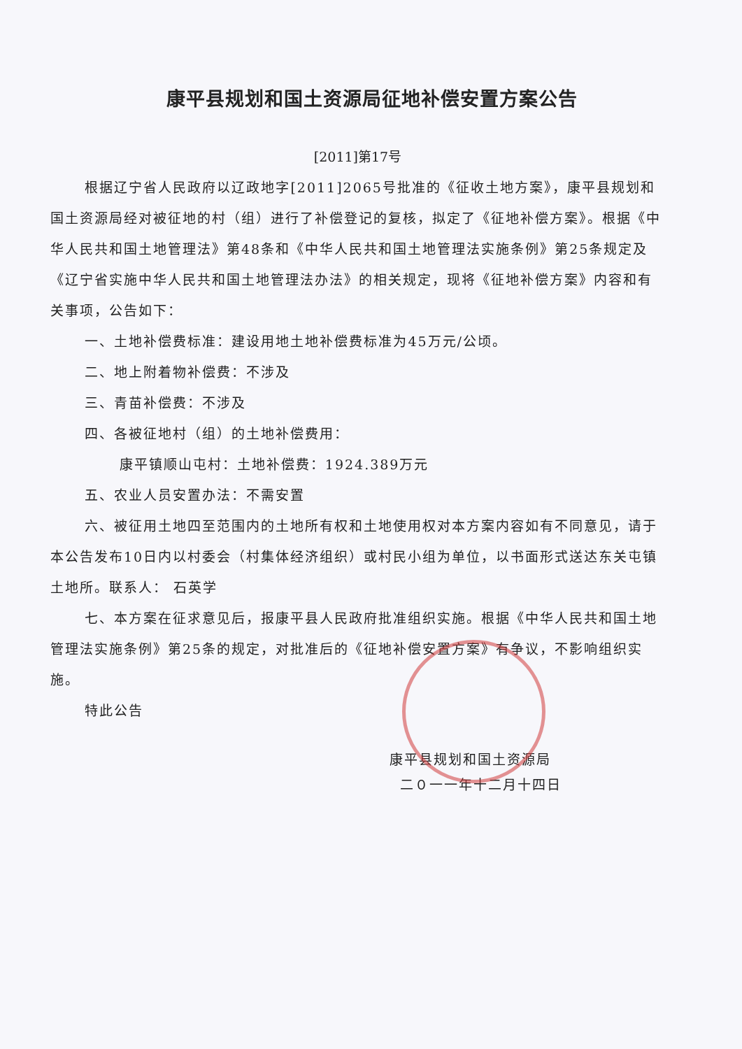康平县规划和国土资源局征地补偿安置方案公告
[2011]第17号
根据辽宁省人民政府以辽政地字[2011]2065号批准的《征收土地方案》，康平县规划和国土资源局经对被征地的村（组）进行了补偿登记的复核，拟定了《征地补偿方案》。根据《中华人民共和国土地管理法》第48条和《中华人民共和国土地管理法实施条例》第25条规定及《辽宁省实施中华人民共和国土地管理法办法》的相关规定，现将《征地补偿方案》内容和有关事项，公告如下：
一、土地补偿费标准：建设用地土地补偿费标准为45万元/公顷。
二、地上附着物补偿费：不涉及
三、青苗补偿费：不涉及
四、各被征地村（组）的土地补偿费用：
康平镇顺山屯村：土地补偿费：1924.389万元
五、农业人员安置办法：不需安置
六、被征用土地四至范围内的土地所有权和土地使用权对本方案内容如有不同意见，请于本公告发布10日内以村委会（村集体经济组织）或村民小组为单位，以书面形式送达东关屯镇土地所。联系人： 石英学
七、本方案在征求意见后，报康平县人民政府批准组织实施。根据《中华人民共和国土地管理法实施条例》第25条的规定，对批准后的《征地补偿安置方案》有争议，不影响组织实施。
特此公告
康平县规划和国土资源局
二０一一年十二月十四日